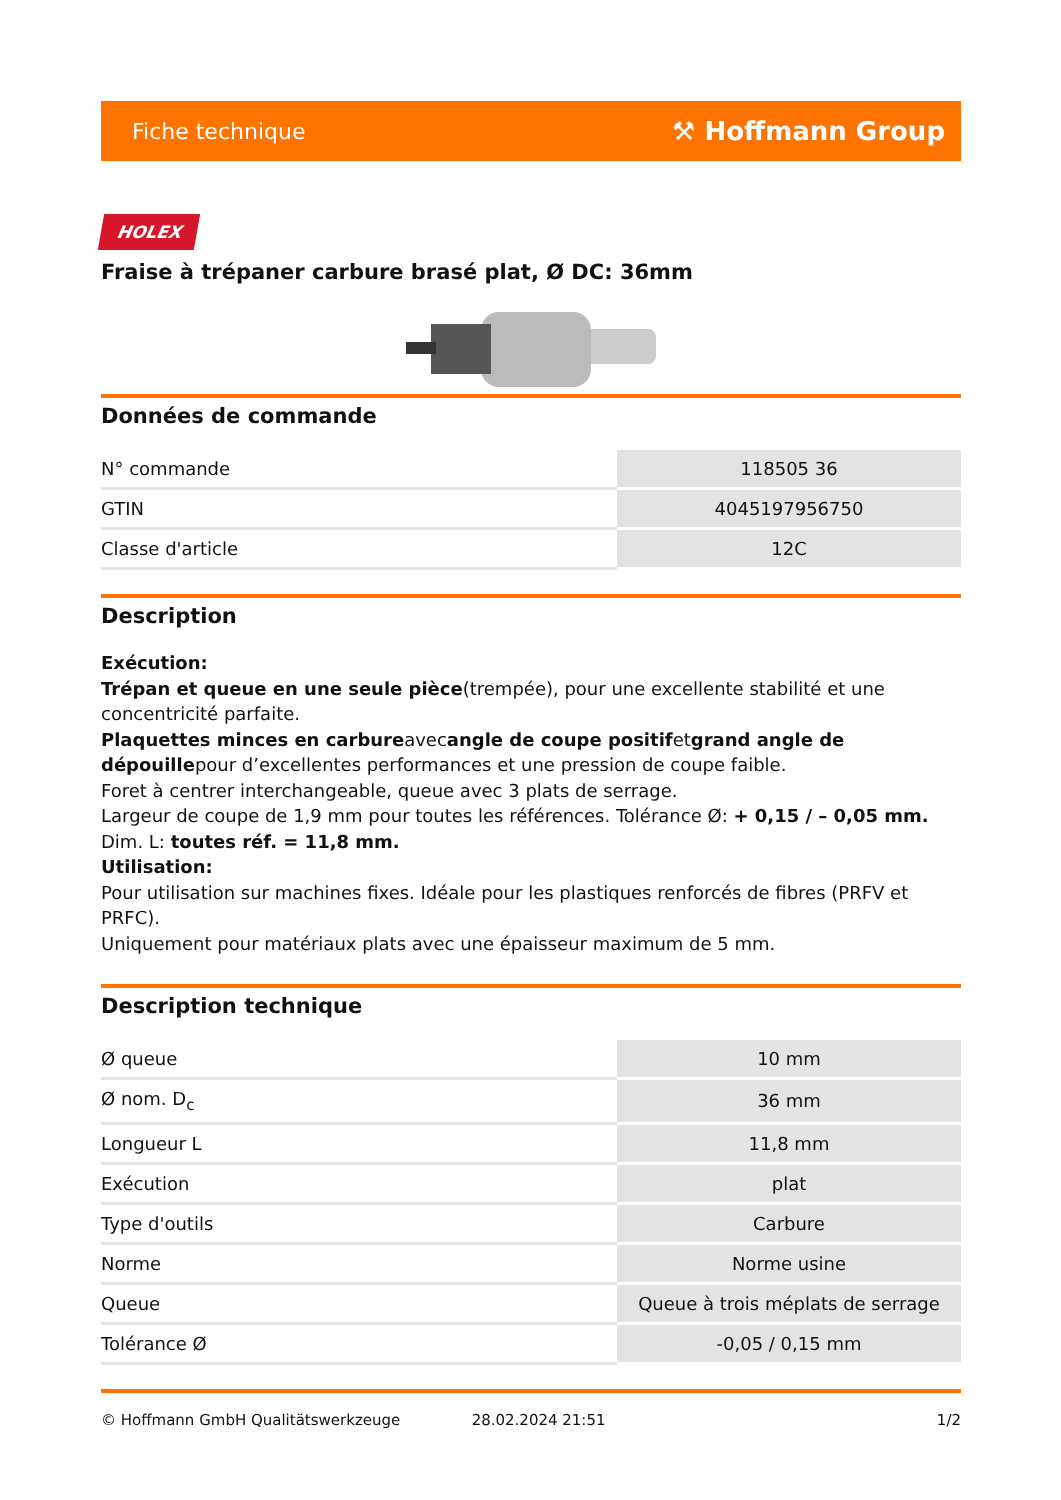Fiche technique ⚒ Hoffmann Group
HOLEX
Fraise à trépaner carbure brasé plat, Ø DC: 36mm
Données de commande
| N° commande | 118505 36 |
| GTIN | 4045197956750 |
| Classe d'article | 12C |
Description
Exécution:
Trépan et queue en une seule pièce(trempée), pour une excellente stabilité et une concentricité parfaite.
Plaquettes minces en carbureavecangle de coupe positifetgrand angle de dépouillepour d’excellentes performances et une pression de coupe faible.
Foret à centrer interchangeable, queue avec 3 plats de serrage.
Largeur de coupe de 1,9 mm pour toutes les références. Tolérance Ø: + 0,15 / – 0,05 mm.
Dim. L: toutes réf. = 11,8 mm.
Utilisation:
Pour utilisation sur machines fixes. Idéale pour les plastiques renforcés de fibres (PRFV et PRFC).
Uniquement pour matériaux plats avec une épaisseur maximum de 5 mm.
Description technique
| Ø queue | 10 mm |
| Ø nom. D<sub>c</sub> | 36 mm |
| Longueur L | 11,8 mm |
| Exécution | plat |
| Type d'outils | Carbure |
| Norme | Norme usine |
| Queue | Queue à trois méplats de serrage |
| Tolérance Ø | -0,05 / 0,15 mm |
© Hoffmann GmbH Qualitätswerkzeuge 28.02.2024 21:51 1/2